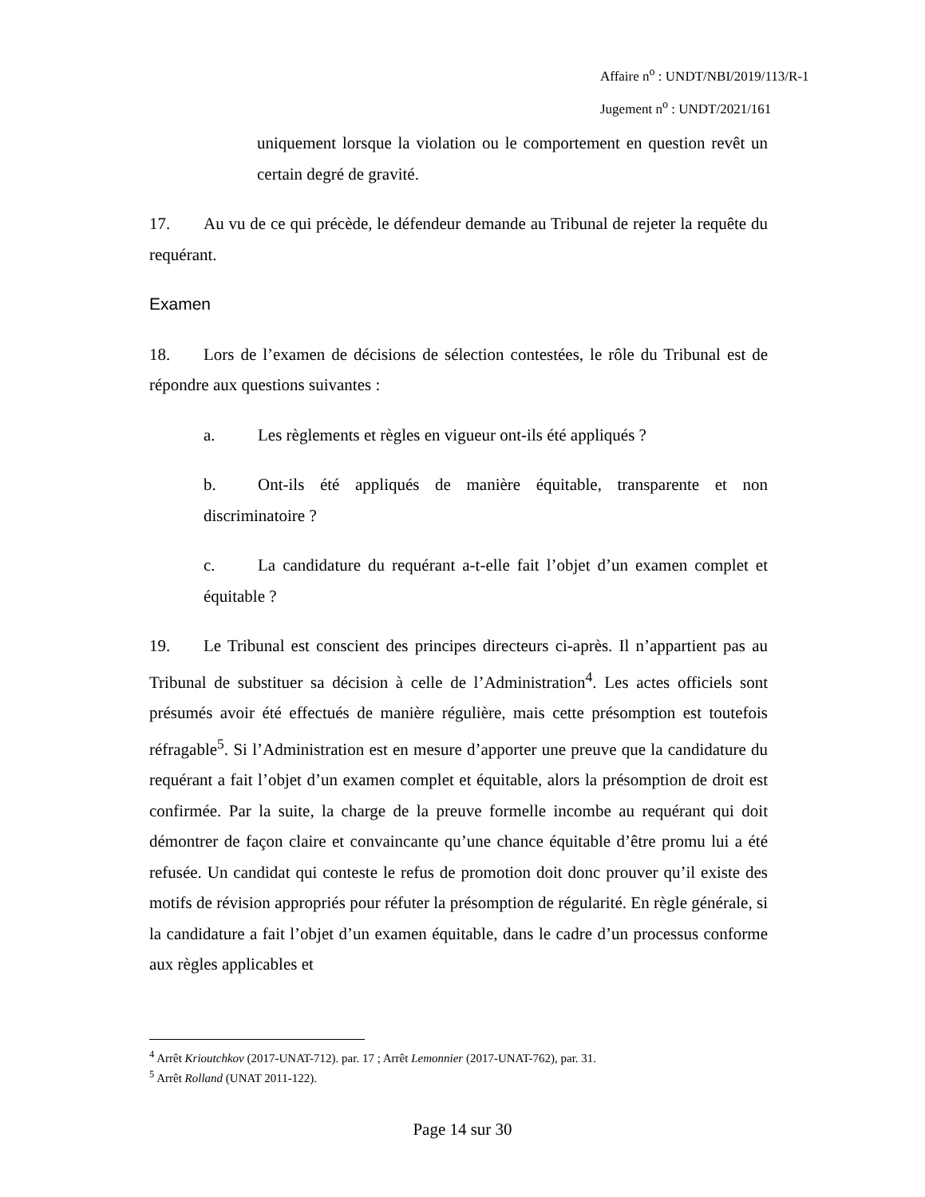Affaire n<sup>o</sup> : UNDT/NBI/2019/113/R-1
Jugement n<sup>o</sup> : UNDT/2021/161
uniquement lorsque la violation ou le comportement en question revêt un certain degré de gravité.
17. Au vu de ce qui précède, le défendeur demande au Tribunal de rejeter la requête du requérant.
Examen
18. Lors de l’examen de décisions de sélection contestées, le rôle du Tribunal est de répondre aux questions suivantes :
a. Les règlements et règles en vigueur ont-ils été appliqués ?
b. Ont-ils été appliqués de manière équitable, transparente et non discriminatoire ?
c. La candidature du requérant a-t-elle fait l’objet d’un examen complet et équitable ?
19. Le Tribunal est conscient des principes directeurs ci-après. Il n’appartient pas au Tribunal de substituer sa décision à celle de l’Administration<sup>4</sup>. Les actes officiels sont présumés avoir été effectués de manière régulière, mais cette présomption est toutefois réfragable<sup>5</sup>. Si l’Administration est en mesure d’apporter une preuve que la candidature du requérant a fait l’objet d’un examen complet et équitable, alors la présomption de droit est confirmée. Par la suite, la charge de la preuve formelle incombe au requérant qui doit démontrer de façon claire et convaincante qu’une chance équitable d’être promu lui a été refusée. Un candidat qui conteste le refus de promotion doit donc prouver qu’il existe des motifs de révision appropriés pour réfuter la présomption de régularité. En règle générale, si la candidature a fait l’objet d’un examen équitable, dans le cadre d’un processus conforme aux règles applicables et
<sup>4</sup> Arrêt Krioutchkov (2017-UNAT-712). par. 17 ; Arrêt Lemonnier (2017-UNAT-762), par. 31.
<sup>5</sup> Arrêt Rolland (UNAT 2011-122).
Page 14 sur 30